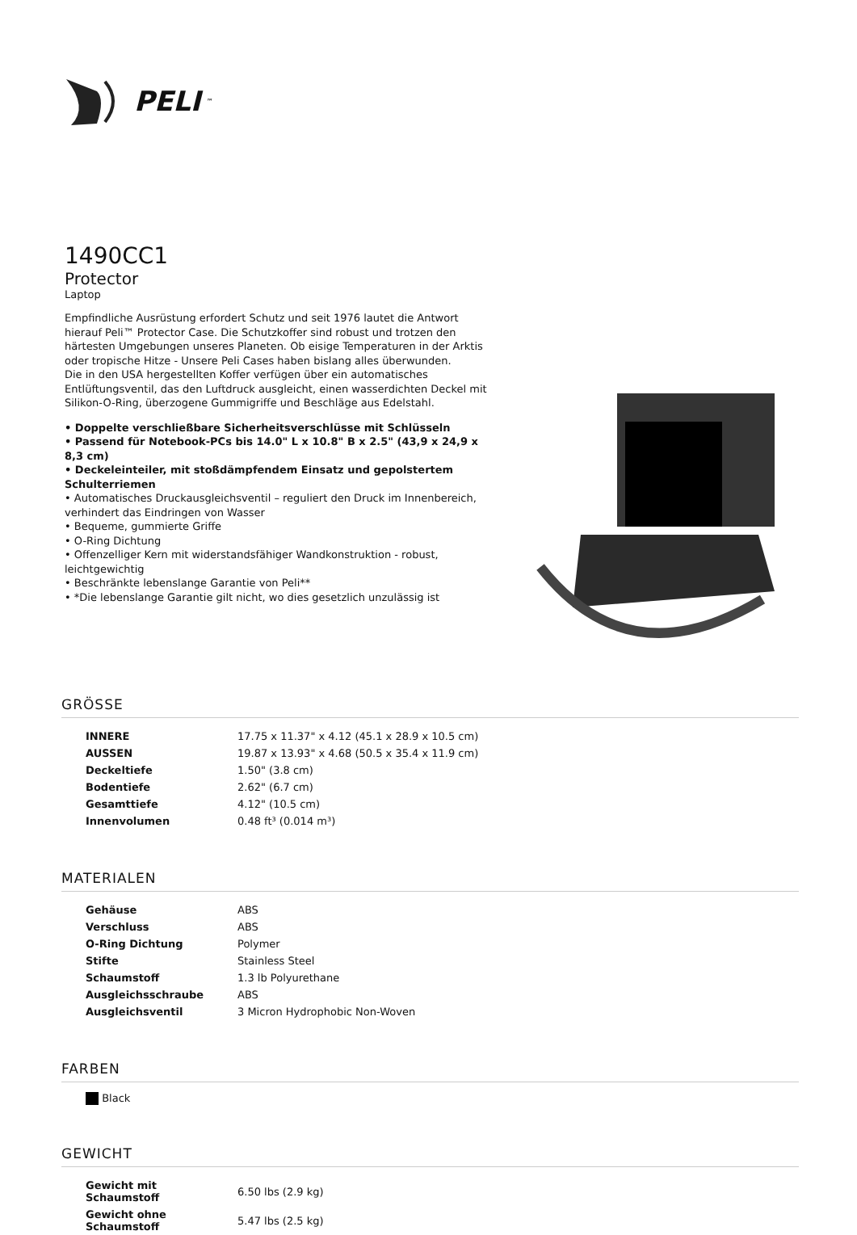PELI<sup>™</sup>
1490CC1
Protector
Laptop
Empfindliche Ausrüstung erfordert Schutz und seit 1976 lautet die Antwort hierauf Peli™ Protector Case. Die Schutzkoffer sind robust und trotzen den härtesten Umgebungen unseres Planeten. Ob eisige Temperaturen in der Arktis oder tropische Hitze - Unsere Peli Cases haben bislang alles überwunden.
Die in den USA hergestellten Koffer verfügen über ein automatisches Entlüftungsventil, das den Luftdruck ausgleicht, einen wasserdichten Deckel mit Silikon-O-Ring, überzogene Gummigriffe und Beschläge aus Edelstahl.
• Doppelte verschließbare Sicherheitsverschlüsse mit Schlüsseln
• Passend für Notebook-PCs bis 14.0" L x 10.8" B x 2.5" (43,9 x 24,9 x 8,3 cm)
• Deckeleinteiler, mit stoßdämpfendem Einsatz und gepolstertem Schulterriemen
• Automatisches Druckausgleichsventil – reguliert den Druck im Innenbereich, verhindert das Eindringen von Wasser
• Bequeme, gummierte Griffe
• O-Ring Dichtung
• Offenzelliger Kern mit widerstandsfähiger Wandkonstruktion - robust, leichtgewichtig
• Beschränkte lebenslange Garantie von Peli**
• *Die lebenslange Garantie gilt nicht, wo dies gesetzlich unzulässig ist
GRÖSSE
| INNERE | 17.75 x 11.37" x 4.12 (45.1 x 28.9 x 10.5 cm) |
| AUSSEN | 19.87 x 13.93" x 4.68 (50.5 x 35.4 x 11.9 cm) |
| Deckeltiefe | 1.50" (3.8 cm) |
| Bodentiefe | 2.62" (6.7 cm) |
| Gesamttiefe | 4.12" (10.5 cm) |
| Innenvolumen | 0.48 ft³ (0.014 m³) |
MATERIALEN
| Gehäuse | ABS |
| Verschluss | ABS |
| O-Ring Dichtung | Polymer |
| Stifte | Stainless Steel |
| Schaumstoff | 1.3 lb Polyurethane |
| Ausgleichsschraube | ABS |
| Ausgleichsventil | 3 Micron Hydrophobic Non-Woven |
FARBEN
Black
GEWICHT
| Gewicht mit Schaumstoff | 6.50 lbs (2.9 kg) |
| Gewicht ohne Schaumstoff | 5.47 lbs (2.5 kg) |